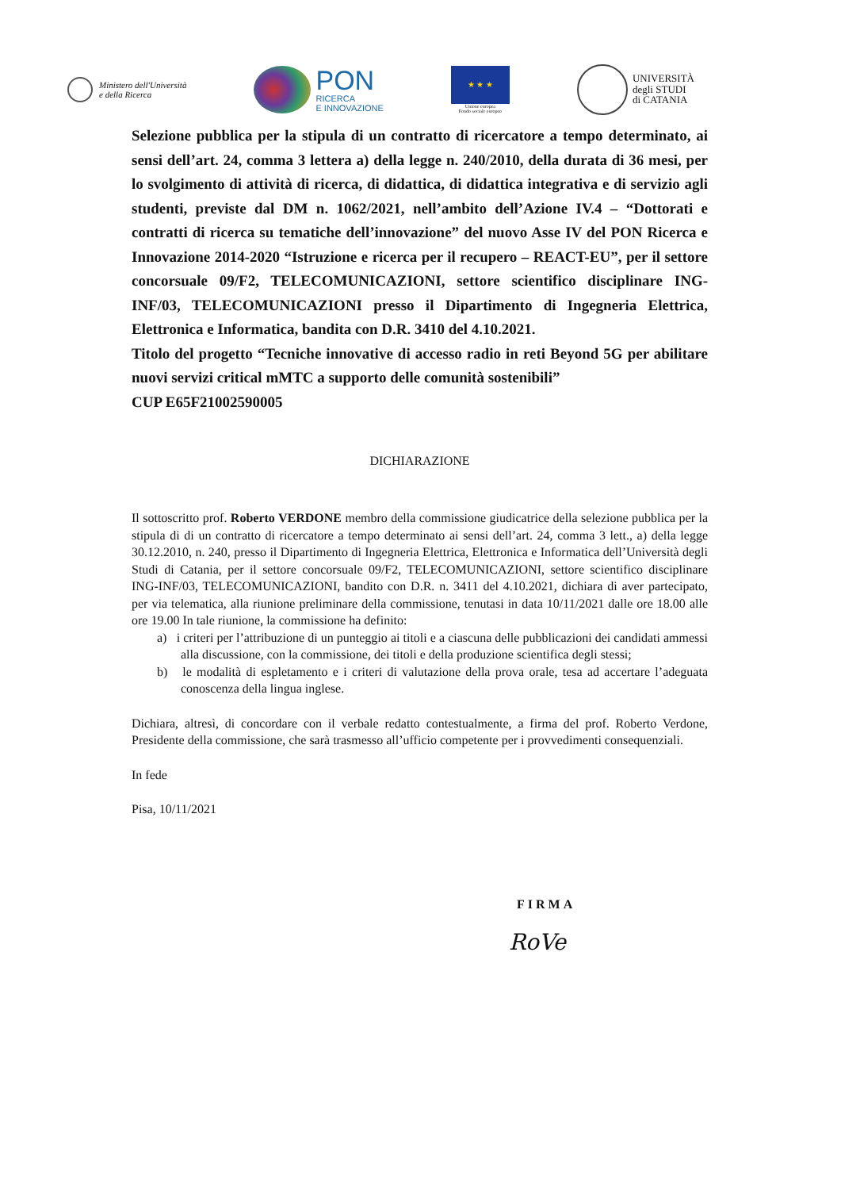Ministero dell'Università
e della Ricerca
PON
RICERCA
E INNOVAZIONE
★ ★ ★
Unione europea
Fondo sociale europeo
UNIVERSITÀ
degli STUDI
di CATANIA
Selezione pubblica per la stipula di un contratto di ricercatore a tempo determinato, ai sensi dell’art. 24, comma 3 lettera a) della legge n. 240/2010, della durata di 36 mesi, per lo svolgimento di attività di ricerca, di didattica, di didattica integrativa e di servizio agli studenti, previste dal DM n. 1062/2021, nell’ambito dell’Azione IV.4 – “Dottorati e contratti di ricerca su tematiche dell’innovazione” del nuovo Asse IV del PON Ricerca e Innovazione 2014-2020 “Istruzione e ricerca per il recupero – REACT-EU”, per il settore concorsuale 09/F2, TELECOMUNICAZIONI, settore scientifico disciplinare ING-INF/03, TELECOMUNICAZIONI presso il Dipartimento di Ingegneria Elettrica, Elettronica e Informatica, bandita con D.R. 3410 del 4.10.2021.
Titolo del progetto “Tecniche innovative di accesso radio in reti Beyond 5G per abilitare nuovi servizi critical mMTC a supporto delle comunità sostenibili”
CUP E65F21002590005
DICHIARAZIONE
Il sottoscritto prof. Roberto VERDONE membro della commissione giudicatrice della selezione pubblica per la stipula di di un contratto di ricercatore a tempo determinato ai sensi dell’art. 24, comma 3 lett., a) della legge 30.12.2010, n. 240, presso il Dipartimento di Ingegneria Elettrica, Elettronica e Informatica dell’Università degli Studi di Catania, per il settore concorsuale 09/F2, TELECOMUNICAZIONI, settore scientifico disciplinare ING-INF/03, TELECOMUNICAZIONI, bandito con D.R. n. 3411 del 4.10.2021, dichiara di aver partecipato, per via telematica, alla riunione preliminare della commissione, tenutasi in data 10/11/2021 dalle ore 18.00 alle ore 19.00 In tale riunione, la commissione ha definito:
a) i criteri per l’attribuzione di un punteggio ai titoli e a ciascuna delle pubblicazioni dei candidati ammessi alla discussione, con la commissione, dei titoli e della produzione scientifica degli stessi;
b) le modalità di espletamento e i criteri di valutazione della prova orale, tesa ad accertare l’adeguata conoscenza della lingua inglese.
Dichiara, altresì, di concordare con il verbale redatto contestualmente, a firma del prof. Roberto Verdone, Presidente della commissione, che sarà trasmesso all’ufficio competente per i provvedimenti consequenziali.
In fede
Pisa, 10/11/2021
FIRMA
RoVe